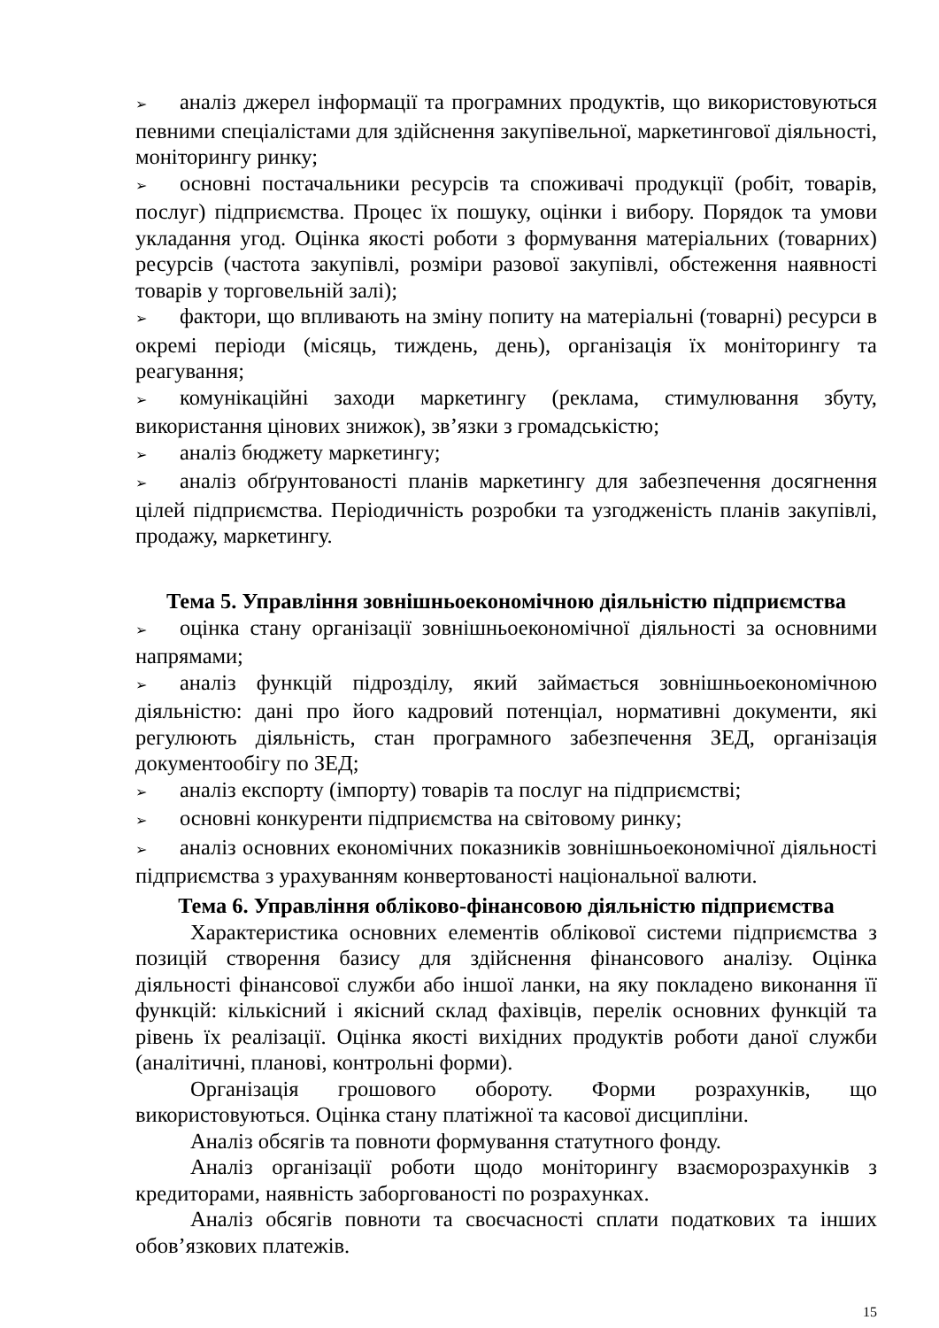➢ аналіз джерел інформації та програмних продуктів, що використовуються певними спеціалістами для здійснення закупівельної, маркетингової діяльності, моніторингу ринку;
➢ основні постачальники ресурсів та споживачі продукції (робіт, товарів, послуг) підприємства. Процес їх пошуку, оцінки і вибору. Порядок та умови укладання угод. Оцінка якості роботи з формування матеріальних (товарних) ресурсів (частота закупівлі, розміри разової закупівлі, обстеження наявності товарів у торговельній залі);
➢ фактори, що впливають на зміну попиту на матеріальні (товарні) ресурси в окремі періоди (місяць, тиждень, день), організація їх моніторингу та реагування;
➢ комунікаційні заходи маркетингу (реклама, стимулювання збуту, використання цінових знижок), зв’язки з громадськістю;
➢ аналіз бюджету маркетингу;
➢ аналіз обґрунтованості планів маркетингу для забезпечення досягнення цілей підприємства. Періодичність розробки та узгодженість планів закупівлі, продажу, маркетингу.
Тема 5. Управління зовнішньоекономічною діяльністю підприємства
➢ оцінка стану організації зовнішньоекономічної діяльності за основними напрямами;
➢ аналіз функцій підрозділу, який займається зовнішньоекономічною діяльністю: дані про його кадровий потенціал, нормативні документи, які регулюють діяльність, стан програмного забезпечення ЗЕД, організація документообігу по ЗЕД;
➢ аналіз експорту (імпорту) товарів та послуг на підприємстві;
➢ основні конкуренти підприємства на світовому ринку;
➢ аналіз основних економічних показників зовнішньоекономічної діяльності підприємства з урахуванням конвертованості національної валюти.
Тема 6. Управління обліково-фінансовою діяльністю підприємства
Характеристика основних елементів облікової системи підприємства з позицій створення базису для здійснення фінансового аналізу. Оцінка діяльності фінансової служби або іншої ланки, на яку покладено виконання її функцій: кількісний і якісний склад фахівців, перелік основних функцій та рівень їх реалізації. Оцінка якості вихідних продуктів роботи даної служби (аналітичні, планові, контрольні форми).
Організація грошового обороту. Форми розрахунків, що використовуються. Оцінка стану платіжної та касової дисципліни.
Аналіз обсягів та повноти формування статутного фонду.
Аналіз організації роботи щодо моніторингу взаєморозрахунків з кредиторами, наявність заборгованості по розрахунках.
Аналіз обсягів повноти та своєчасності сплати податкових та інших обов’язкових платежів.
15